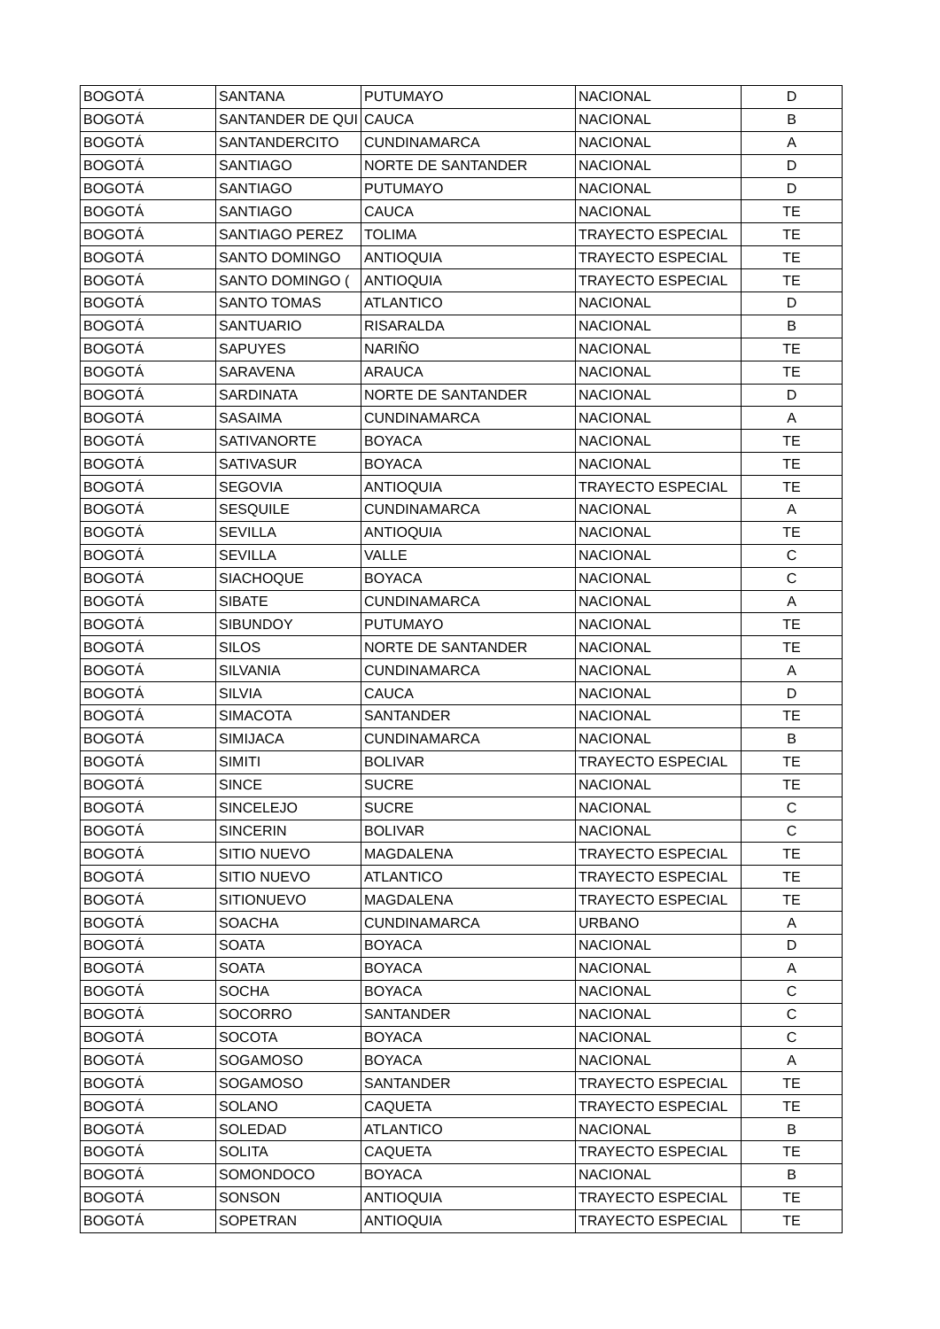| BOGOTÁ | SANTANA | PUTUMAYO | NACIONAL | D |
| BOGOTÁ | SANTANDER DE QUI | CAUCA | NACIONAL | B |
| BOGOTÁ | SANTANDERCITO | CUNDINAMARCA | NACIONAL | A |
| BOGOTÁ | SANTIAGO | NORTE DE SANTANDER | NACIONAL | D |
| BOGOTÁ | SANTIAGO | PUTUMAYO | NACIONAL | D |
| BOGOTÁ | SANTIAGO | CAUCA | NACIONAL | TE |
| BOGOTÁ | SANTIAGO PEREZ | TOLIMA | TRAYECTO ESPECIAL | TE |
| BOGOTÁ | SANTO DOMINGO | ANTIOQUIA | TRAYECTO ESPECIAL | TE |
| BOGOTÁ | SANTO DOMINGO ( | ANTIOQUIA | TRAYECTO ESPECIAL | TE |
| BOGOTÁ | SANTO TOMAS | ATLANTICO | NACIONAL | D |
| BOGOTÁ | SANTUARIO | RISARALDA | NACIONAL | B |
| BOGOTÁ | SAPUYES | NARIÑO | NACIONAL | TE |
| BOGOTÁ | SARAVENA | ARAUCA | NACIONAL | TE |
| BOGOTÁ | SARDINATA | NORTE DE SANTANDER | NACIONAL | D |
| BOGOTÁ | SASAIMA | CUNDINAMARCA | NACIONAL | A |
| BOGOTÁ | SATIVANORTE | BOYACA | NACIONAL | TE |
| BOGOTÁ | SATIVASUR | BOYACA | NACIONAL | TE |
| BOGOTÁ | SEGOVIA | ANTIOQUIA | TRAYECTO ESPECIAL | TE |
| BOGOTÁ | SESQUILE | CUNDINAMARCA | NACIONAL | A |
| BOGOTÁ | SEVILLA | ANTIOQUIA | NACIONAL | TE |
| BOGOTÁ | SEVILLA | VALLE | NACIONAL | C |
| BOGOTÁ | SIACHOQUE | BOYACA | NACIONAL | C |
| BOGOTÁ | SIBATE | CUNDINAMARCA | NACIONAL | A |
| BOGOTÁ | SIBUNDOY | PUTUMAYO | NACIONAL | TE |
| BOGOTÁ | SILOS | NORTE DE SANTANDER | NACIONAL | TE |
| BOGOTÁ | SILVANIA | CUNDINAMARCA | NACIONAL | A |
| BOGOTÁ | SILVIA | CAUCA | NACIONAL | D |
| BOGOTÁ | SIMACOTA | SANTANDER | NACIONAL | TE |
| BOGOTÁ | SIMIJACA | CUNDINAMARCA | NACIONAL | B |
| BOGOTÁ | SIMITI | BOLIVAR | TRAYECTO ESPECIAL | TE |
| BOGOTÁ | SINCE | SUCRE | NACIONAL | TE |
| BOGOTÁ | SINCELEJO | SUCRE | NACIONAL | C |
| BOGOTÁ | SINCERIN | BOLIVAR | NACIONAL | C |
| BOGOTÁ | SITIO NUEVO | MAGDALENA | TRAYECTO ESPECIAL | TE |
| BOGOTÁ | SITIO NUEVO | ATLANTICO | TRAYECTO ESPECIAL | TE |
| BOGOTÁ | SITIONUEVO | MAGDALENA | TRAYECTO ESPECIAL | TE |
| BOGOTÁ | SOACHA | CUNDINAMARCA | URBANO | A |
| BOGOTÁ | SOATA | BOYACA | NACIONAL | D |
| BOGOTÁ | SOATA | BOYACA | NACIONAL | A |
| BOGOTÁ | SOCHA | BOYACA | NACIONAL | C |
| BOGOTÁ | SOCORRO | SANTANDER | NACIONAL | C |
| BOGOTÁ | SOCOTA | BOYACA | NACIONAL | C |
| BOGOTÁ | SOGAMOSO | BOYACA | NACIONAL | A |
| BOGOTÁ | SOGAMOSO | SANTANDER | TRAYECTO ESPECIAL | TE |
| BOGOTÁ | SOLANO | CAQUETA | TRAYECTO ESPECIAL | TE |
| BOGOTÁ | SOLEDAD | ATLANTICO | NACIONAL | B |
| BOGOTÁ | SOLITA | CAQUETA | TRAYECTO ESPECIAL | TE |
| BOGOTÁ | SOMONDOCO | BOYACA | NACIONAL | B |
| BOGOTÁ | SONSON | ANTIOQUIA | TRAYECTO ESPECIAL | TE |
| BOGOTÁ | SOPETRAN | ANTIOQUIA | TRAYECTO ESPECIAL | TE |